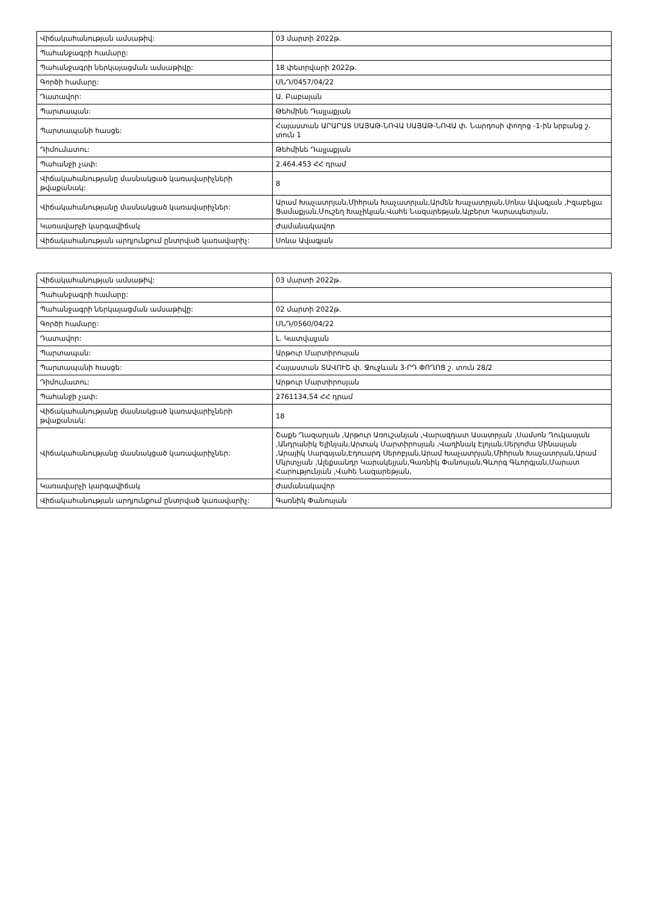| Վիճակահանության ամսաթիվ: | 03 մարտի 2022թ. |
| Պահանջագրի համարը: | |
| Պահանջագրի ներկայացման ամսաթիվը: | 18 փետրվարի 2022թ. |
| Գործի համարը: | ՍՆԴ/0457/04/22 |
| Դատավոր: | Ա. Բաբայան |
| Պարտապան: | Թեհմինե Դալլաքյան |
| Պարտապանի հասցե: | Հայաստան ԱՐԱՐԱՏ ՍԱՅԱԹ-ՆՈՎԱ ՍԱՅԱԹ-ՆՈՎԱ փ. Նարդոսի փողոց -1-ին նրբանց շ. տուն 1 |
| Դիմումատու: | Թեհմինե Դալլաքյան |
| Պահանջի չափ: | 2.464.453 ՀՀ դրամ |
| Վիճակահանությանը մասնակցած կառավարիչների թվաքանակ: | 8 |
| Վիճակահանությանը մասնակցած կառավարիչներ: | Արամ Խաչատրյան,Միհրան Խաչատրյան,Արմեն Խաչատրյան,Սոնա Ավագյան ,Իզաբելլա Ցամաքյան,Մուշեղ Խաչիկյան,Վահե Նազարեթյան,Ալբերտ Կարապետյան, |
| Կառավարչի կարգավիճակ | Ժամանակավոր |
| Վիճակահանության արդյունքում ընտրված կառավարիչ: | Սոնա Ավագյան |
| Վիճակահանության ամսաթիվ: | 03 մարտի 2022թ. |
| Պահանջագրի համարը: | |
| Պահանջագրի ներկայացման ամսաթիվը: | 02 մարտի 2022թ. |
| Գործի համարը: | ՍՆԴ/0560/04/22 |
| Դատավոր: | Լ. Կատվալյան |
| Պարտապան: | Արթուր Մարտիրոսյան |
| Պարտապանի հասցե: | Հայաստան ՏԱՎՈՒՇ փ. Ջուջևան 3-ՐԴ ՓՈՂՈՑ շ. տուն 28/2 |
| Դիմումատու: | Արթուր Մարտիրոսյան |
| Պահանջի չափ: | 2761134,54 ՀՀ դրամ |
| Վիճակահանությանը մասնակցած կառավարիչների թվաքանակ: | 18 |
| Վիճակահանությանը մասնակցած կառավարիչներ: | Շաքե Ղազարյան ,Արթուր Առուշանյան ,Վարազդատ Ասատրյան ,Սամսոն Ղուկասյան ,Անդրանիկ Ելինյան,Արտակ Մարտիրոսյան ,Վաղինակ Էլոյան,Սերյոժա Մինասյան ,Արայիկ Սարգսյան,Էդուարդ Սերոբյան,Արամ Խաչատրյան,Միհրան Խաչատրյան,Արամ Մկրտչյան ,Ալեքսանդր Կարակեյյան,Գառնիկ Փանոսյան,Գևորգ Գևորգյան,Մարատ Հարությունյան ,Վահե Նազարեթյան, |
| Կառավարչի կարգավիճակ | Ժամանակավոր |
| Վիճակահանության արդյունքում ընտրված կառավարիչ: | Գառնիկ Փանոսյան |